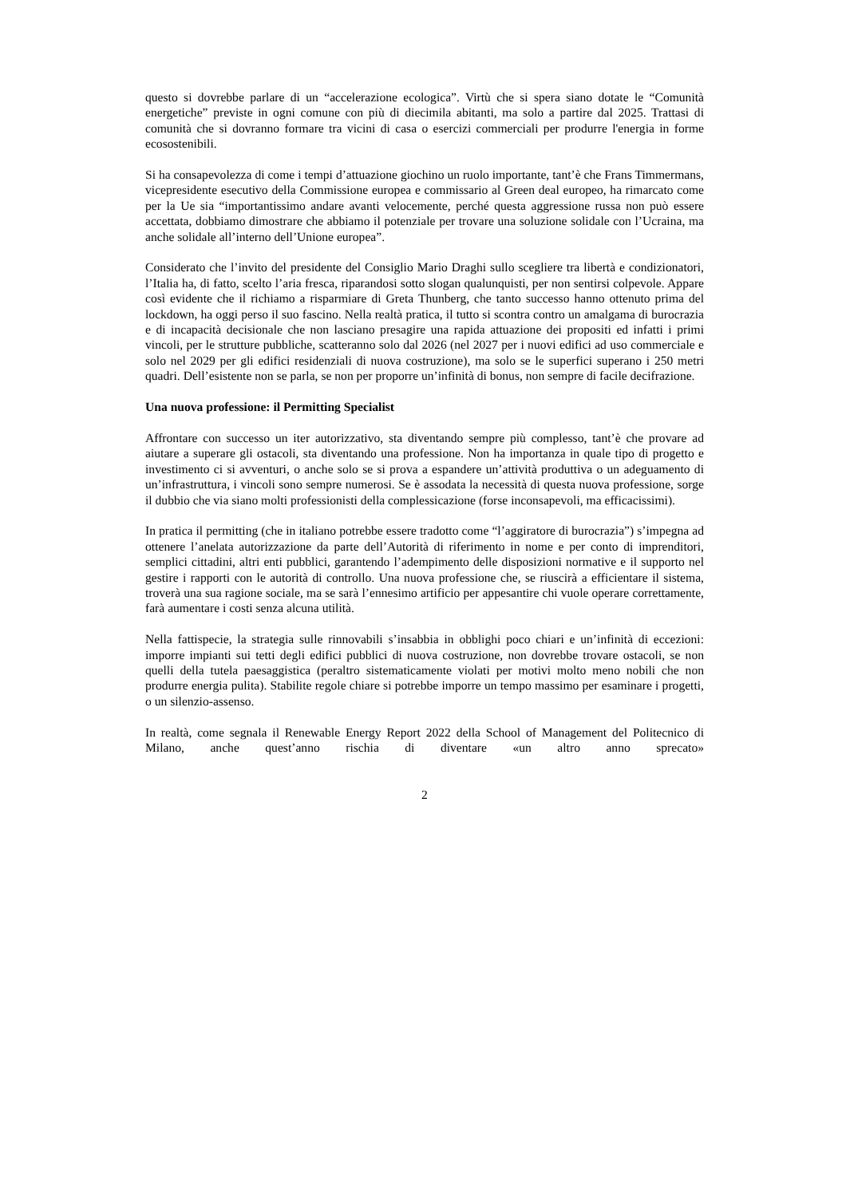questo si dovrebbe parlare di un “accelerazione ecologica”. Virtù che si spera siano dotate le “Comunità energetiche” previste in ogni comune con più di diecimila abitanti, ma solo a partire dal 2025. Trattasi di comunità che si dovranno formare tra vicini di casa o esercizi commerciali per produrre l'energia in forme ecosostenibili.
Si ha consapevolezza di come i tempi d’attuazione giochino un ruolo importante, tant’è che Frans Timmermans, vicepresidente esecutivo della Commissione europea e commissario al Green deal europeo, ha rimarcato come per la Ue sia “importantissimo andare avanti velocemente, perché questa aggressione russa non può essere accettata, dobbiamo dimostrare che abbiamo il potenziale per trovare una soluzione solidale con l’Ucraina, ma anche solidale all’interno dell’Unione europea”.
Considerato che l’invito del presidente del Consiglio Mario Draghi sullo scegliere tra libertà e condizionatori, l’Italia ha, di fatto, scelto l’aria fresca, riparandosi sotto slogan qualunquisti, per non sentirsi colpevole. Appare così evidente che il richiamo a risparmiare di Greta Thunberg, che tanto successo hanno ottenuto prima del lockdown, ha oggi perso il suo fascino. Nella realtà pratica, il tutto si scontra contro un amalgama di burocrazia e di incapacità decisionale che non lasciano presagire una rapida attuazione dei propositi ed infatti i primi vincoli, per le strutture pubbliche, scatteranno solo dal 2026 (nel 2027 per i nuovi edifici ad uso commerciale e solo nel 2029 per gli edifici residenziali di nuova costruzione), ma solo se le superfici superano i 250 metri quadri. Dell’esistente non se parla, se non per proporre un’infinità di bonus, non sempre di facile decifrazione.
Una nuova professione: il Permitting Specialist
Affrontare con successo un iter autorizzativo, sta diventando sempre più complesso, tant’è che provare ad aiutare a superare gli ostacoli, sta diventando una professione. Non ha importanza in quale tipo di progetto e investimento ci si avventuri, o anche solo se si prova a espandere un’attività produttiva o un adeguamento di un’infrastruttura, i vincoli sono sempre numerosi. Se è assodata la necessità di questa nuova professione, sorge il dubbio che via siano molti professionisti della complessicazione (forse inconsapevoli, ma efficacissimi).
In pratica il permitting (che in italiano potrebbe essere tradotto come “l’aggiratore di burocrazia”) s’impegna ad ottenere l’anelata autorizzazione da parte dell’Autorità di riferimento in nome e per conto di imprenditori, semplici cittadini, altri enti pubblici, garantendo l’adempimento delle disposizioni normative e il supporto nel gestire i rapporti con le autorità di controllo. Una nuova professione che, se riuscirà a efficientare il sistema, troverà una sua ragione sociale, ma se sarà l’ennesimo artificio per appesantire chi vuole operare correttamente, farà aumentare i costi senza alcuna utilità.
Nella fattispecie, la strategia sulle rinnovabili s’insabbia in obblighi poco chiari e un’infinità di eccezioni: imporre impianti sui tetti degli edifici pubblici di nuova costruzione, non dovrebbe trovare ostacoli, se non quelli della tutela paesaggistica (peraltro sistematicamente violati per motivi molto meno nobili che non produrre energia pulita). Stabilite regole chiare si potrebbe imporre un tempo massimo per esaminare i progetti, o un silenzio-assenso.
In realtà, come segnala il Renewable Energy Report 2022 della School of Management del Politecnico di Milano, anche quest’anno rischia di diventare «un altro anno sprecato»
2